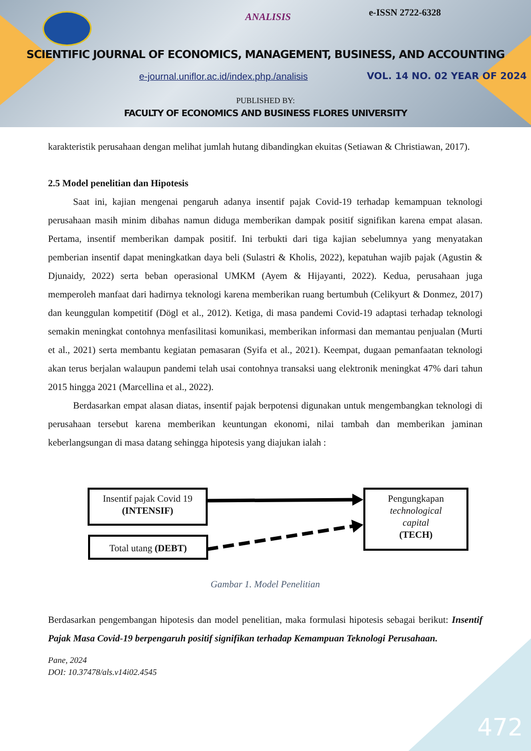ANALISIS e-ISSN 2722-6328
SCIENTIFIC JOURNAL OF ECONOMICS, MANAGEMENT, BUSINESS, AND ACCOUNTING
e-journal.uniflor.ac.id/index.php./analisis
VOL. 14 NO. 02 YEAR OF 2024
PUBLISHED BY:
FACULTY OF ECONOMICS AND BUSINESS FLORES UNIVERSITY
karakteristik perusahaan dengan melihat jumlah hutang dibandingkan ekuitas (Setiawan & Christiawan, 2017).
2.5 Model penelitian dan Hipotesis
Saat ini, kajian mengenai pengaruh adanya insentif pajak Covid-19 terhadap kemampuan teknologi perusahaan masih minim dibahas namun diduga memberikan dampak positif signifikan karena empat alasan. Pertama, insentif memberikan dampak positif. Ini terbukti dari tiga kajian sebelumnya yang menyatakan pemberian insentif dapat meningkatkan daya beli (Sulastri & Kholis, 2022), kepatuhan wajib pajak (Agustin & Djunaidy, 2022) serta beban operasional UMKM (Ayem & Hijayanti, 2022). Kedua, perusahaan juga memperoleh manfaat dari hadirnya teknologi karena memberikan ruang bertumbuh (Celikyurt & Donmez, 2017) dan keunggulan kompetitif (Dögl et al., 2012). Ketiga, di masa pandemi Covid-19 adaptasi terhadap teknologi semakin meningkat contohnya menfasilitasi komunikasi, memberikan informasi dan memantau penjualan (Murti et al., 2021) serta membantu kegiatan pemasaran (Syifa et al., 2021). Keempat, dugaan pemanfaatan teknologi akan terus berjalan walaupun pandemi telah usai contohnya transaksi uang elektronik meningkat 47% dari tahun 2015 hingga 2021 (Marcellina et al., 2022).
Berdasarkan empat alasan diatas, insentif pajak berpotensi digunakan untuk mengembangkan teknologi di perusahaan tersebut karena memberikan keuntungan ekonomi, nilai tambah dan memberikan jaminan keberlangsungan di masa datang sehingga hipotesis yang diajukan ialah :
Insentif pajak Covid 19
(INTENSIF)
Total utang (DEBT)
Pengungkapan
technological
capital
(TECH)
Gambar 1. Model Penelitian
Berdasarkan pengembangan hipotesis dan model penelitian, maka formulasi hipotesis sebagai berikut: Insentif Pajak Masa Covid-19 berpengaruh positif signifikan terhadap Kemampuan Teknologi Perusahaan.
Pane, 2024
DOI: 10.37478/als.v14i02.4545
472